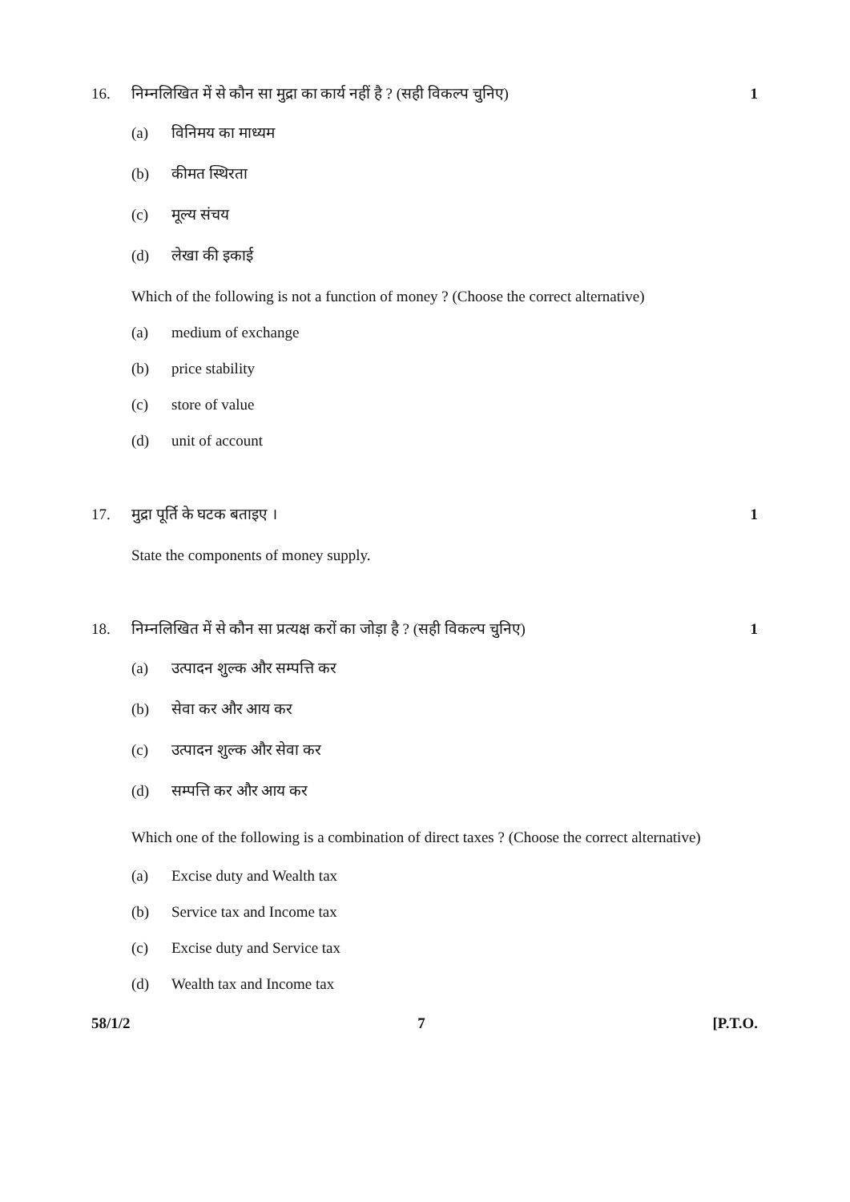16. निम्नलिखित में से कौन सा मुद्रा का कार्य नहीं है ? (सही विकल्प चुनिए)
1
(a) विनिमय का माध्यम
(b) कीमत स्थिरता
(c) मूल्य संचय
(d) लेखा की इकाई
Which of the following is not a function of money ? (Choose the correct alternative)
(a) medium of exchange
(b) price stability
(c) store of value
(d) unit of account
17. मुद्रा पूर्ति के घटक बताइए । 1
State the components of money supply.
18. निम्नलिखित में से कौन सा प्रत्यक्ष करों का जोड़ा है ? (सही विकल्प चुनिए)
1
(a) उत्पादन शुल्क और सम्पत्ति कर
(b) सेवा कर और आय कर
(c) उत्पादन शुल्क और सेवा कर
(d) सम्पत्ति कर और आय कर
Which one of the following is a combination of direct taxes ? (Choose the correct alternative)
(a) Excise duty and Wealth tax
(b) Service tax and Income tax
(c) Excise duty and Service tax
(d) Wealth tax and Income tax
58/1/2 7 [P.T.O.